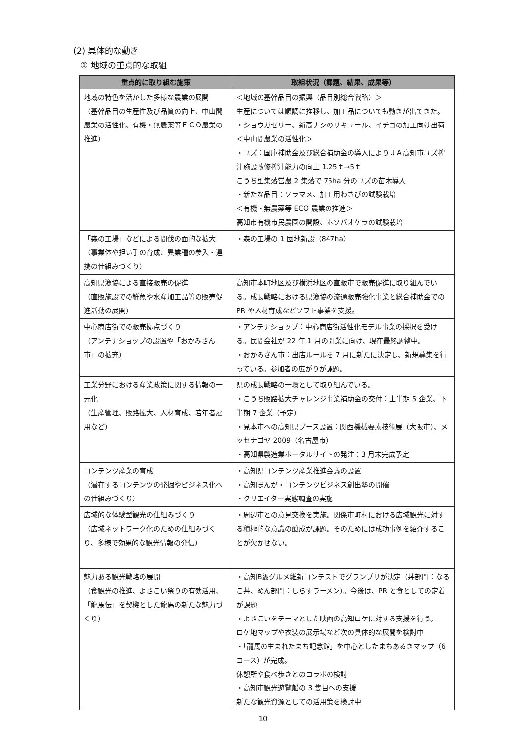(2) 具体的な動き
① 地域の重点的な取組
| 重点的に取り組む施策 | 取組状況（課題、結果、成果等） |
| --- | --- |
| 地域の特色を活かした多様な農業の展開 （基幹品目の生産性及び品質の向上、中山間農業の活性化、有機・無農薬等ＥＣＯ農業の推進） | ＜地域の基幹品目の振興（品目別総合戦略）＞ 生産については順調に推移し、加工品についても動きが出てきた。 ・ショウガゼリー、新高ナシのリキュール、イチゴの加工向け出荷 ＜中山間農業の活性化＞ ・ユズ：国庫補助金及び総合補助金の導入によりＪＡ高知市ユズ搾汁施設改修搾汁能力の向上 1.25ｔ→5ｔ こうち型集落営農 2 集落で 75ha 分のユズの苗木導入 ・新たな品目：ソラマメ、加工用わさびの試験栽培 ＜有機・無農薬等 ECO 農業の推進＞ 高知市有機市民農園の開設、ホソバオケラの試験栽培 |
| 「森の工場」などによる間伐の面的な拡大 （事業体や担い手の育成、異業種の参入・連携の仕組みづくり） | ・森の工場の 1 団地新設（847ha） |
| 高知県漁協による直接販売の促進 （直販施設での鮮魚や水産加工品等の販売促進活動の展開） | 高知市本町地区及び横浜地区の直販市で販売促進に取り組んでいる。成長戦略における県漁協の流通販売強化事業と総合補助金での PR や人材育成などソフト事業を支援。 |
| 中心商店街での販売拠点づくり （アンテナショップの設置や「おかみさん市」の拡充） | ・アンテナショップ：中心商店街活性化モデル事業の採択を受ける。民間会社が 22 年 1 月の開業に向け、現在最終調整中。 ・おかみさん市：出店ルールを 7 月に新たに決定し、新規募集を行っている。参加者の広がりが課題。 |
| 工業分野における産業政策に関する情報の一元化 （生産管理、販路拡大、人材育成、若年者雇用など） | 県の成長戦略の一環として取り組んでいる。 ・こうち販路拡大チャレンジ事業補助金の交付：上半期 5 企業、下半期 7 企業（予定） ・見本市への高知県ブース設置：関西機械要素技術展（大阪市）、メッセナゴヤ 2009（名古屋市） ・高知県製造業ポータルサイトの発注：3 月末完成予定 |
| コンテンツ産業の育成 （潜在するコンテンツの発掘やビジネス化への仕組みづくり） | ・高知県コンテンツ産業推進会議の設置 ・高知まんが・コンテンツビジネス創出塾の開催 ・クリエイター実態調査の実施 |
| 広域的な体験型観光の仕組みづくり （広域ネットワーク化のための仕組みづくり、多様で効果的な観光情報の発信） | ・周辺市との意見交換を実施。関係市町村における広域観光に対する積極的な意識の醸成が課題。そのためには成功事例を紹介することが欠かせない。 |
| 魅力ある観光戦略の展開 （食観光の推進、よさこい祭りの有効活用、「龍馬伝」を契機とした龍馬の新たな魅力づくり） | ・高知B級グルメ維新コンテストでグランプリが決定（丼部門：なるこ丼、めん部門：しらすラーメン）。今後は、PR と食としての定着が課題 ・よさこいをテーマとした映画の高知ロケに対する支援を行う。 ロケ地マップや衣装の展示場など次の具体的な展開を検討中 ・「龍馬の生まれたまち記念館」を中心としたまちあるきマップ（6 コース）が完成。 休憩所や食べ歩きとのコラボの検討 ・高知市観光遊覧船の 3 隻目への支援 新たな観光資源としての活用策を検討中 |
10